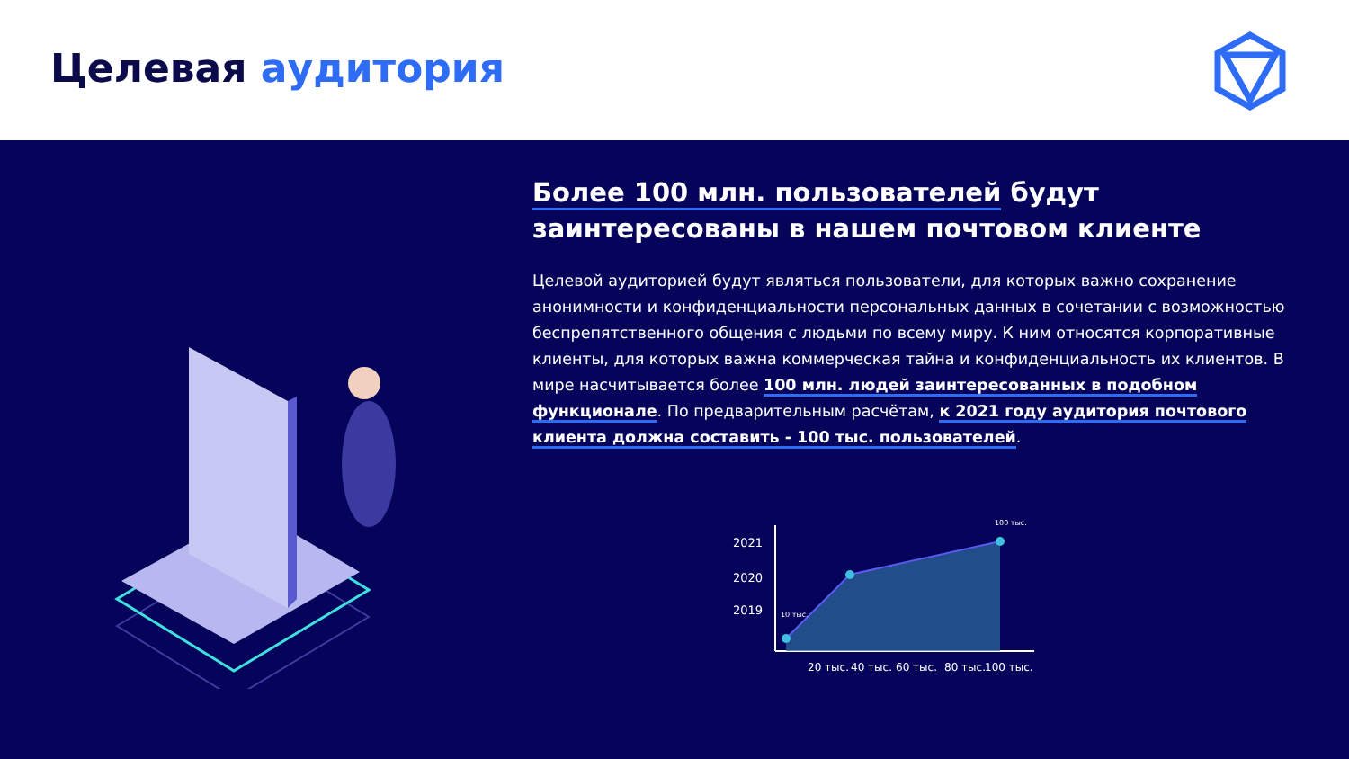Целевая аудитория
Более 100 млн. пользователей будут заинтересованы в нашем почтовом клиенте
Целевой аудиторией будут являться пользователи, для которых важно сохранение анонимности и конфиденциальности персональных данных в сочетании с возможностью беспрепятственного общения с людьми по всему миру. К ним относятся корпоративные клиенты, для которых важна коммерческая тайна и конфиденциальность их клиентов. В мире насчитывается более 100 млн. людей заинтересованных в подобном функционале. По предварительным расчётам, к 2021 году аудитория почтового клиента должна составить - 100 тыс. пользователей.
2021
2020
2019
10 тыс.
100 тыс.
20 тыс.
40 тыс.
60 тыс.
80 тыс.
100 тыс.